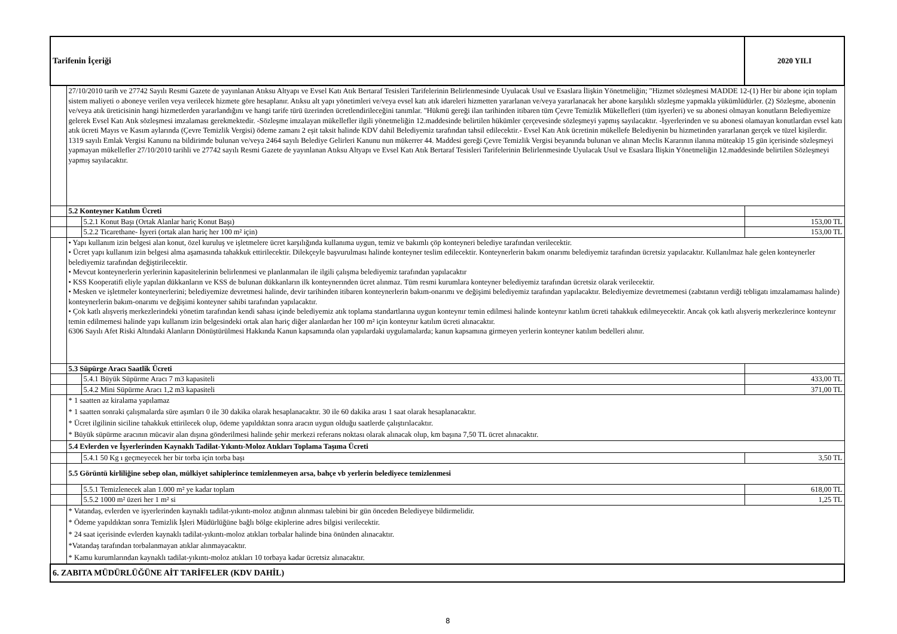| Tarifenin İçeriği | | | 2020 YILI |
| | 27/10/2010 tarih ve 27742 Sayılı Resmi Gazete de yayınlanan Atıksu Altyapı ve Evsel Katı Atık Bertaraf Tesisleri Tarifelerinin Belirlenmesinde Uyulacak Usul ve Esaslara İlişkin Yönetmeliğin; "Hizmet sözleşmesi MADDE 12-(1) Her bir abone için toplam sistem maliyeti o aboneye verilen veya verilecek hizmete göre hesaplanır. Atıksu alt yapı yönetimleri ve/veya evsel katı atık idareleri hizmetten yararlanan ve/veya yararlanacak her abone karşılıklı sözleşme yapmakla yükümlüdürler. (2) Sözleşme, abonenin ve/veya atık üreticisinin hangi hizmetlerden yararlandığını ve hangi tarife türü üzerinden ücretlendirileceğini tanımlar. "Hükmü gereği ilan tarihinden itibaren tüm Çevre Temizlik Mükellefleri (tüm işyerleri) ve su abonesi olmayan konutların Belediyemize gelerek Evsel Katı Atık sözleşmesi imzalaması gerekmektedir. -Sözleşme imzalayan mükellefler ilgili yönetmeliğin 12.maddesinde belirtilen hükümler çerçevesinde sözleşmeyi yapmış sayılacaktır. -İşyerlerinden ve su abonesi olamayan konutlardan evsel katı atık ücreti Mayıs ve Kasım aylarında (Çevre Temizlik Vergisi) ödeme zamanı 2 eşit taksit halinde KDV dahil Belediyemiz tarafından tahsil edilecektir.- Evsel Katı Atık ücretinin mükellefe Belediyenin bu hizmetinden yararlanan gerçek ve tüzel kişilerdir. 1319 sayılı Emlak Vergisi Kanunu na bildirimde bulunan ve/veya 2464 sayılı Belediye Gelirleri Kanunu nun mükerrer 44. Maddesi gereği Çevre Temizlik Vergisi beyanında bulunan ve alınan Meclis Kararının ilanına müteakip 15 gün içerisinde sözleşmeyi yapmayan mükellefler 27/10/2010 tarihli ve 27742 sayılı Resmi Gazete de yayınlanan Atıksu Altyapı ve Evsel Katı Atık Bertaraf Tesisleri Tarifelerinin Belirlenmesinde Uyulacak Usul ve Esaslara İlişkin Yönetmeliğin 12.maddesinde belirtilen Sözleşmeyi yapmış sayılacaktır. | | |
| | 5.2 Konteyner Katılım Ücreti | | |
| | | 5.2.1 Konut Başı (Ortak Alanlar hariç Konut Başı) | 153,00 TL |
| | | 5.2.2 Ticarethane- İşyeri (ortak alan hariç her 100 m² için) | 153,00 TL |
| | • Yapı kullanım izin belgesi alan konut, özel kuruluş ve işletmelere ücret karşılığında kullanıma uygun, temiz ve bakımlı çöp konteyneri belediye tarafından verilecektir. • Ücret yapı kullanım izin belgesi alma aşamasında tahakkuk ettirilecektir. Dilekçeyle başvurulması halinde konteyner teslim edilecektir. Konteynerlerin bakım onarımı belediyemiz tarafından ücretsiz yapılacaktır. Kullanılmaz hale gelen konteynerler belediyemiz tarafından değiştirilecektir. • Mevcut konteynerlerin yerlerinin kapasitelerinin belirlenmesi ve planlanmaları ile ilgili çalışma belediyemiz tarafından yapılacaktır • KSS Kooperatifi eliyle yapılan dükkanların ve KSS de bulunan dükkanların ilk konteynerınden ücret alınmaz. Tüm resmi kurumlara konteyner belediyemiz tarafından ücretsiz olarak verilecektir. • Mesken ve işletmeler konteynerlerini; belediyemize devretmesi halinde, devir tarihinden itibaren konteynerlerin bakım-onarımı ve değişimi belediyemiz tarafından yapılacaktır. Belediyemize devretmemesi (zabıtanın verdiği tebligatı imzalamaması halinde) konteynerlerin bakım-onarımı ve değişimi konteyner sahibi tarafından yapılacaktır. • Çok katlı alışveriş merkezlerindeki yönetim tarafından kendi sahası içinde belediyemiz atık toplama standartlarına uygun konteynır temin edilmesi halinde konteynır katılım ücreti tahakkuk edilmeyecektir. Ancak çok katlı alışveriş merkezlerince konteynır temin edilmemesi halinde yapı kullanım izin belgesindeki ortak alan hariç diğer alanlardan her 100 m² için konteynır katılım ücreti alınacaktır. 6306 Sayılı Afet Riski Altındaki Alanların Dönüştürülmesi Hakkında Kanun kapsamında olan yapılardaki uygulamalarda; kanun kapsamına girmeyen yerlerin konteyner katılım bedelleri alınır. | | |
| | 5.3 Süpürge Aracı Saatlik Ücreti | | |
| | | 5.4.1 Büyük Süpürme Aracı 7 m3 kapasiteli | 433,00 TL |
| | | 5.4.2 Mini Süpürme Aracı 1,2 m3 kapasiteli | 371,00 TL |
| | * 1 saatten az kiralama yapılamaz * 1 saatten sonraki çalışmalarda süre aşımları 0 ile 30 dakika olarak hesaplanacaktır. 30 ile 60 dakika arası 1 saat olarak hesaplanacaktır. * Ücret ilgilinin siciline tahakkuk ettirilecek olup, ödeme yapıldıktan sonra aracın uygun olduğu saatlerde çalıştırılacaktır. * Büyük süpürme aracının mücavir alan dışına gönderilmesi halinde şehir merkezi referans noktası olarak alınacak olup, km başına 7,50 TL ücret alınacaktır. | | |
| | 5.4 Evlerden ve İşyerlerinden Kaynaklı Tadilat-Yıkıntı-Moloz Atıkları Toplama Taşıma Ücreti | | |
| | | 5.4.1 50 Kg ı geçmeyecek her bir torba için torba başı | 3,50 TL |
| | 5.5 Görüntü kirliliğine sebep olan, mülkiyet sahiplerince temizlenmeyen arsa, bahçe vb yerlerin belediyece temizlenmesi | | |
| | | 5.5.1 Temizlenecek alan 1.000 m² ye kadar toplam | 618,00 TL |
| | | 5.5.2 1000 m² üzeri her 1 m² si | 1,25 TL |
| | * Vatandaş, evlerden ve işyerlerinden kaynaklı tadilat-yıkıntı-moloz atığının alınması talebini bir gün önceden Belediyeye bildirmelidir. * Ödeme yapıldıktan sonra Temizlik İşleri Müdürlüğüne bağlı bölge ekiplerine adres bilgisi verilecektir. * 24 saat içerisinde evlerden kaynaklı tadilat-yıkıntı-moloz atıkları torbalar halinde bina önünden alınacaktır. *Vatandaş tarafından torbalanmayan atıklar alınmayacaktır. * Kamu kurumlarından kaynaklı tadilat-yıkıntı-moloz atıkları 10 torbaya kadar ücretsiz alınacaktır. | | |
| 6. ZABITA MÜDÜRLÜĞÜNE AİT TARİFELER (KDV DAHİL) | | | |
8